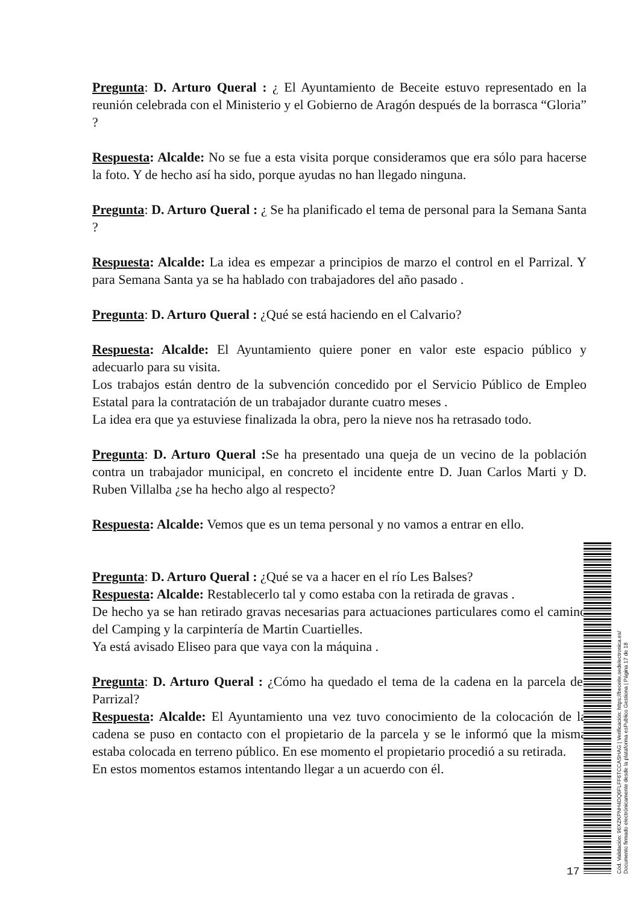Pregunta: D. Arturo Queral : ¿ El Ayuntamiento de Beceite estuvo representado en la reunión celebrada con el Ministerio y el Gobierno de Aragón después de la borrasca “Gloria” ?
Respuesta: Alcalde: No se fue a esta visita porque consideramos que era sólo para hacerse la foto. Y de hecho así ha sido, porque ayudas no han llegado ninguna.
Pregunta: D. Arturo Queral : ¿ Se ha planificado el tema de personal para la Semana Santa ?
Respuesta: Alcalde: La idea es empezar a principios de marzo el control en el Parrizal. Y para Semana Santa ya se ha hablado con trabajadores del año pasado .
Pregunta: D. Arturo Queral : ¿Qué se está haciendo en el Calvario?
Respuesta: Alcalde: El Ayuntamiento quiere poner en valor este espacio público y adecuarlo para su visita.
Los trabajos están dentro de la subvención concedido por el Servicio Público de Empleo Estatal para la contratación de un trabajador durante cuatro meses .
La idea era que ya estuviese finalizada la obra, pero la nieve nos ha retrasado todo.
Pregunta: D. Arturo Queral : Se ha presentado una queja de un vecino de la población contra un trabajador municipal, en concreto el incidente entre D. Juan Carlos Marti y D. Ruben Villalba ¿se ha hecho algo al respecto?
Respuesta: Alcalde: Vemos que es un tema personal y no vamos a entrar en ello.
Pregunta: D. Arturo Queral : ¿Qué se va a hacer en el río Les Balses?
Respuesta: Alcalde: Restablecerlo tal y como estaba con la retirada de gravas .
De hecho ya se han retirado gravas necesarias para actuaciones particulares como el camino del Camping y la carpintería de Martin Cuartielles.
Ya está avisado Eliseo para que vaya con la máquina .
Pregunta: D. Arturo Queral : ¿Cómo ha quedado el tema de la cadena en la parcela del Parrizal?
Respuesta: Alcalde: El Ayuntamiento una vez tuvo conocimiento de la colocación de la cadena se puso en contacto con el propietario de la parcela y se le informó que la misma estaba colocada en terreno público. En ese momento el propietario procedió a su retirada.
En estos momentos estamos intentando llegar a un acuerdo con él.
17
Cód. Validación: 96XZKPNH4DQ6FLFF6TCCASHAG | Verificación: https://beceite.sedelectronica.es/
Documento firmado electrónicamente desde la plataforma esPublico Gestiona | Página 17 de 18